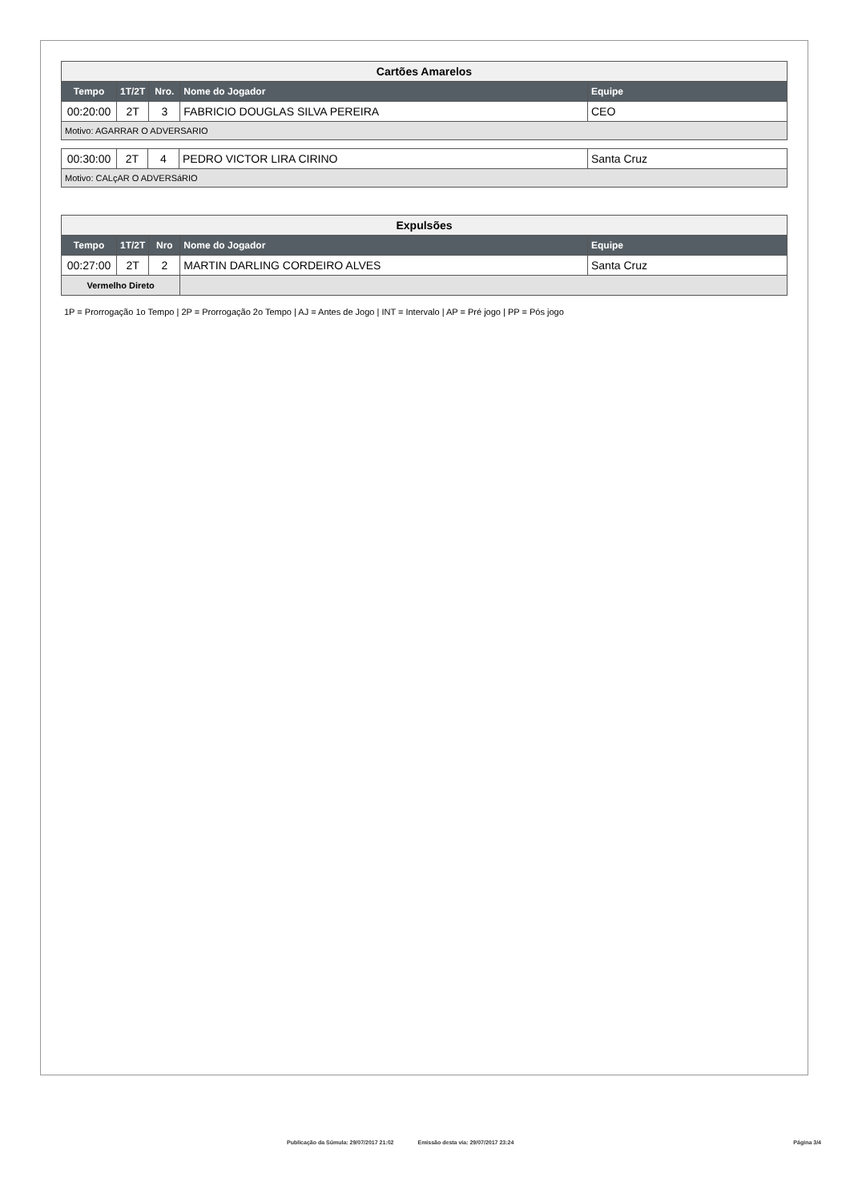| Cartões Amarelos | | | | |
| Tempo | 1T/2T | Nro. | Nome do Jogador | Equipe |
| 00:20:00 | 2T | 3 | FABRICIO DOUGLAS SILVA PEREIRA | CEO |
| Motivo: AGARRAR O ADVERSARIO | | | | |
| 00:30:00 | 2T | 4 | PEDRO VICTOR LIRA CIRINO | Santa Cruz |
| Motivo: CALçAR O ADVERSáRIO | | | | |
| Expulsões | | | | |
| Tempo | 1T/2T | Nro | Nome do Jogador | Equipe |
| 00:27:00 | 2T | 2 | MARTIN DARLING CORDEIRO ALVES | Santa Cruz |
| Vermelho Direto | | | | |
1P = Prorrogação 1o Tempo | 2P = Prorrogação 2o Tempo | AJ = Antes de Jogo | INT = Intervalo | AP = Pré jogo | PP = Pós jogo
Publicação da Súmula: 29/07/2017 21:02 Emissão desta via: 29/07/2017 23:24 Página 3/4